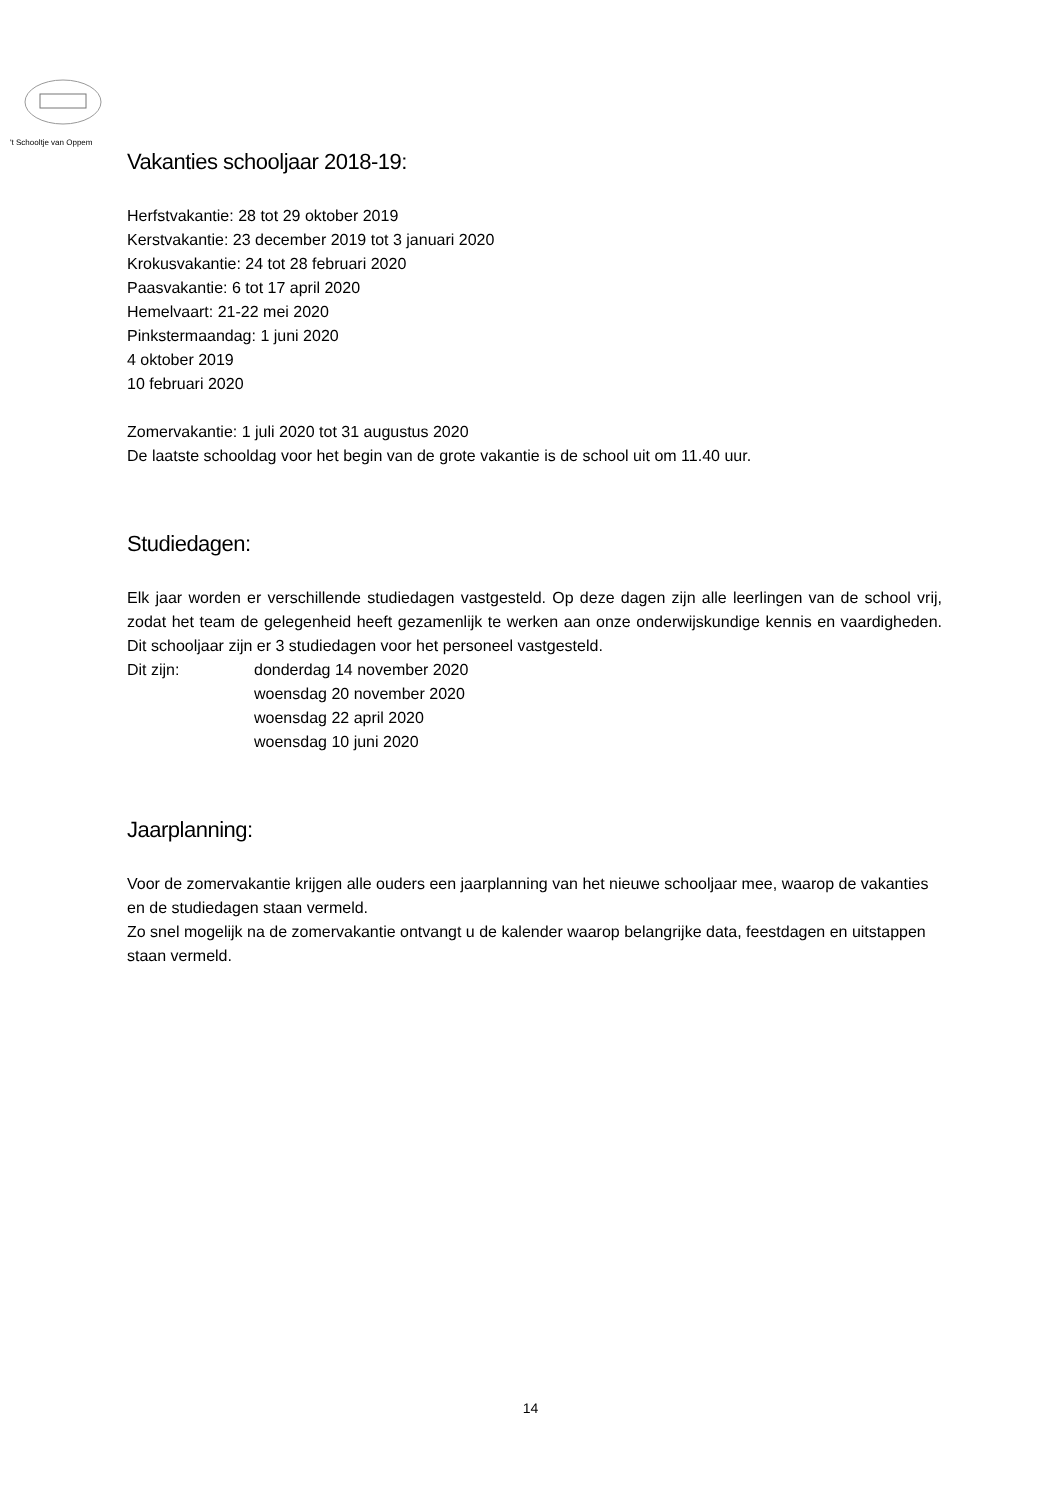't Schooltje van Oppem
Vakanties schooljaar 2018-19:
Herfstvakantie: 28 tot 29 oktober 2019
Kerstvakantie: 23 december 2019 tot 3 januari 2020
Krokusvakantie: 24 tot 28 februari 2020
Paasvakantie: 6 tot 17 april 2020
Hemelvaart: 21-22 mei 2020
Pinkstermaandag: 1 juni 2020
4 oktober 2019
10 februari 2020
Zomervakantie: 1 juli 2020 tot 31 augustus 2020
De laatste schooldag voor het begin van de grote vakantie is de school uit om 11.40 uur.
Studiedagen:
Elk jaar worden er verschillende studiedagen vastgesteld. Op deze dagen zijn alle leerlingen van de school vrij, zodat het team de gelegenheid heeft gezamenlijk te werken aan onze onderwijskundige kennis en vaardigheden. Dit schooljaar zijn er 3 studiedagen voor het personeel vastgesteld.
Dit zijn: donderdag 14 november 2020
woensdag 20 november 2020
woensdag 22 april 2020
woensdag 10 juni 2020
Jaarplanning:
Voor de zomervakantie krijgen alle ouders een jaarplanning van het nieuwe schooljaar mee, waarop de vakanties en de studiedagen staan vermeld.
Zo snel mogelijk na de zomervakantie ontvangt u de kalender waarop belangrijke data, feestdagen en uitstappen staan vermeld.
14